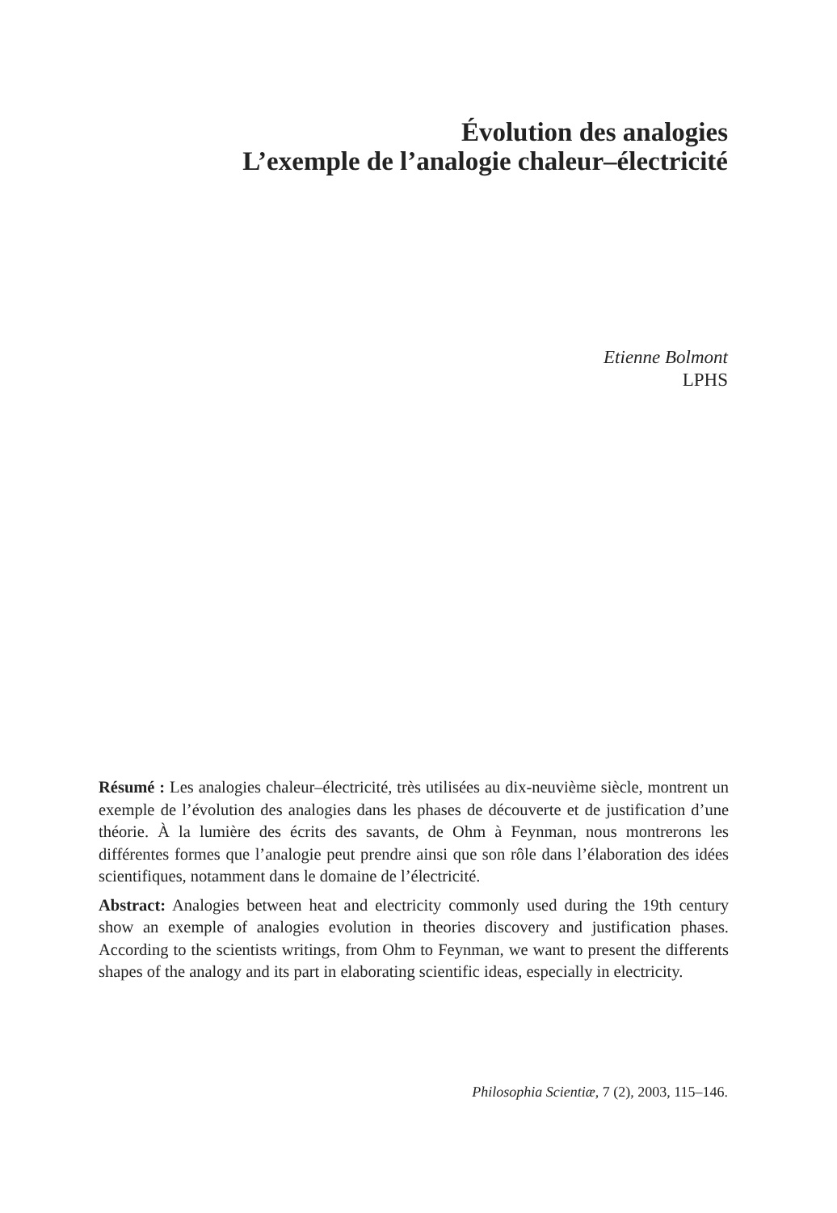Évolution des analogies
L’exemple de l’analogie chaleur–électricité
Etienne Bolmont
LPHS
Résumé : Les analogies chaleur–électricité, très utilisées au dix-neuvième siècle, montrent un exemple de l’évolution des analogies dans les phases de découverte et de justification d’une théorie. À la lumière des écrits des savants, de Ohm à Feynman, nous montrerons les différentes formes que l’analogie peut prendre ainsi que son rôle dans l’élaboration des idées scientifiques, notamment dans le domaine de l’électricité.
Abstract: Analogies between heat and electricity commonly used during the 19th century show an exemple of analogies evolution in theories discovery and justification phases. According to the scientists writings, from Ohm to Feynman, we want to present the differents shapes of the analogy and its part in elaborating scientific ideas, especially in electricity.
Philosophia Scientiæ, 7 (2), 2003, 115–146.